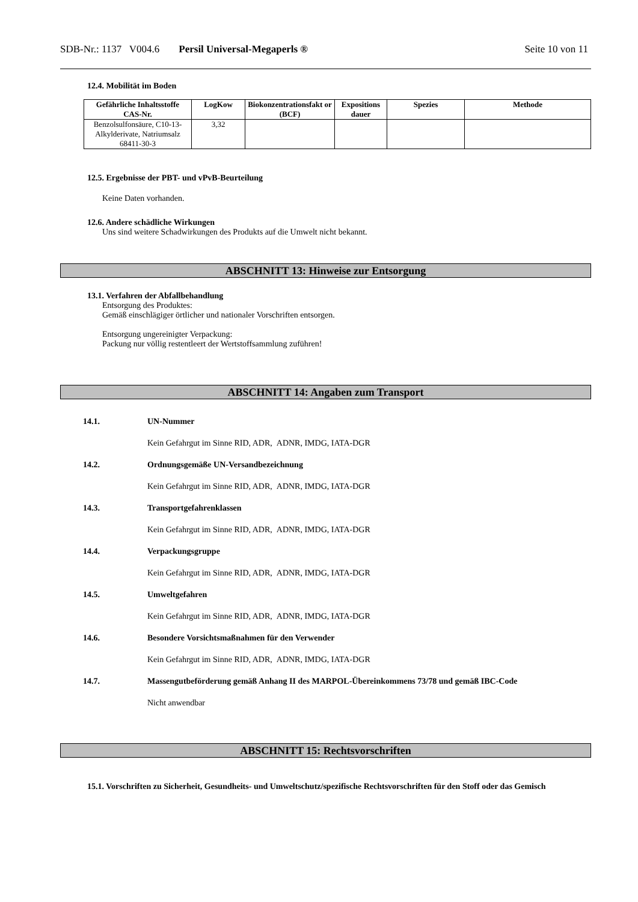SDB-Nr.: 1137 V004.6 Persil Universal-Megaperls ® Seite 10 von 11
12.4. Mobilität im Boden
| Gefährliche Inhaltsstoffe CAS-Nr. | LogKow | Biokonzentrationsfakt or (BCF) | Expositions dauer | Spezies | Methode |
| --- | --- | --- | --- | --- | --- |
| Benzolsulfonsäure, C10-13-Alkylderivate, Natriumsalz 68411-30-3 | 3,32 | | | | |
12.5. Ergebnisse der PBT- und vPvB-Beurteilung
Keine Daten vorhanden.
12.6. Andere schädliche Wirkungen
Uns sind weitere Schadwirkungen des Produkts auf die Umwelt nicht bekannt.
ABSCHNITT 13: Hinweise zur Entsorgung
13.1. Verfahren der Abfallbehandlung
Entsorgung des Produktes:
Gemäß einschlägiger örtlicher und nationaler Vorschriften entsorgen.
Entsorgung ungereinigter Verpackung:
Packung nur völlig restentleert der Wertstoffsammlung zuführen!
ABSCHNITT 14: Angaben zum Transport
14.1. UN-Nummer
Kein Gefahrgut im Sinne RID, ADR, ADNR, IMDG, IATA-DGR
14.2. Ordnungsgemäße UN-Versandbezeichnung
Kein Gefahrgut im Sinne RID, ADR, ADNR, IMDG, IATA-DGR
14.3. Transportgefahrenklassen
Kein Gefahrgut im Sinne RID, ADR, ADNR, IMDG, IATA-DGR
14.4. Verpackungsgruppe
Kein Gefahrgut im Sinne RID, ADR, ADNR, IMDG, IATA-DGR
14.5. Umweltgefahren
Kein Gefahrgut im Sinne RID, ADR, ADNR, IMDG, IATA-DGR
14.6. Besondere Vorsichtsmaßnahmen für den Verwender
Kein Gefahrgut im Sinne RID, ADR, ADNR, IMDG, IATA-DGR
14.7. Massengutbeförderung gemäß Anhang II des MARPOL-Übereinkommens 73/78 und gemäß IBC-Code
Nicht anwendbar
ABSCHNITT 15: Rechtsvorschriften
15.1. Vorschriften zu Sicherheit, Gesundheits- und Umweltschutz/spezifische Rechtsvorschriften für den Stoff oder das Gemisch